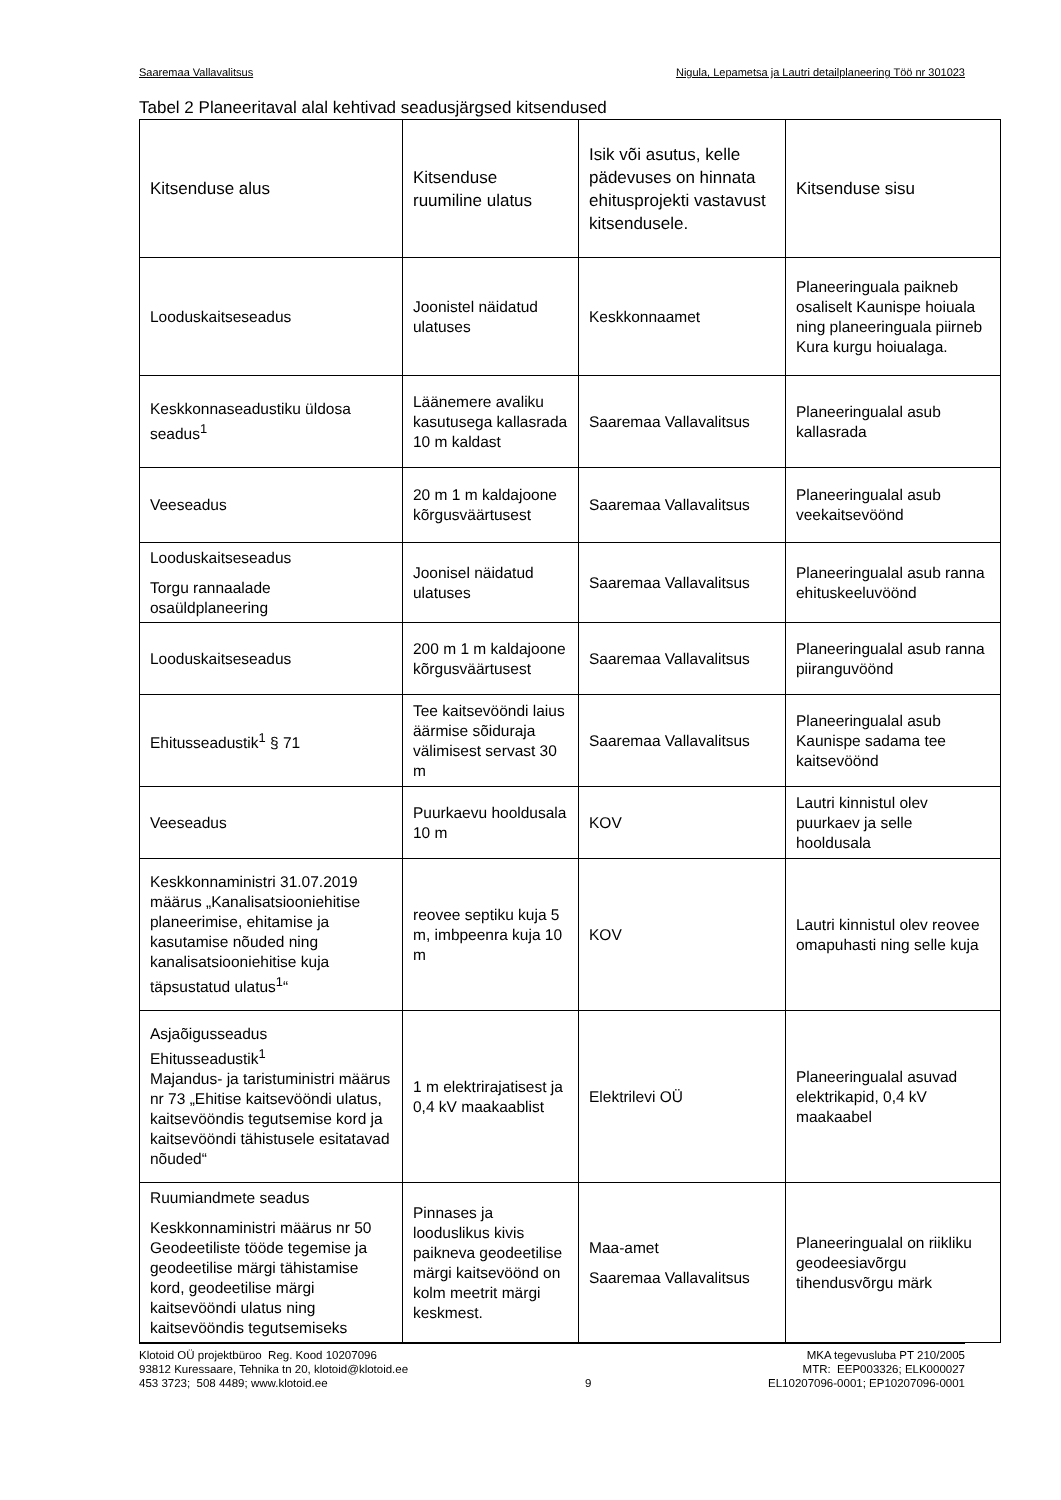Saaremaa Vallavalitsus Nigula, Lepametsa ja Lautri detailplaneering Töö nr 301023
Tabel 2 Planeeritaval alal kehtivad seadusjärgsed kitsendused
| Kitsenduse alus | Kitsenduse ruumiline ulatus | Isik või asutus, kelle pädevuses on hinnata ehitusprojekti vastavust kitsendusele. | Kitsenduse sisu |
| --- | --- | --- | --- |
| Looduskaitseseadus | Joonistel näidatud ulatuses | Keskkonnaamet | Planeeringuala paikneb osaliselt Kaunispe hoiuala ning planeeringuala piirneb Kura kurgu hoiualaga. |
| Keskkonnaseadustiku üldosa seadus<sup>1</sup> | Läänemere avaliku kasutusega kallasrada 10 m kaldast | Saaremaa Vallavalitsus | Planeeringualal asub kallasrada |
| Veeseadus | 20 m 1 m kaldajoone kõrgusväärtusest | Saaremaa Vallavalitsus | Planeeringualal asub veekaitsevöönd |
| Looduskaitseseadus Torgu rannaalade osaüldplaneering | Joonisel näidatud ulatuses | Saaremaa Vallavalitsus | Planeeringualal asub ranna ehituskeeluvöönd |
| Looduskaitseseadus | 200 m 1 m kaldajoone kõrgusväärtusest | Saaremaa Vallavalitsus | Planeeringualal asub ranna piiranguvöönd |
| Ehitusseadustik<sup>1</sup> § 71 | Tee kaitsevööndi laius äärmise sõiduraja välimisest servast 30 m | Saaremaa Vallavalitsus | Planeeringualal asub Kaunispe sadama tee kaitsevöönd |
| Veeseadus | Puurkaevu hooldusala 10 m | KOV | Lautri kinnistul olev puurkaev ja selle hooldusala |
| Keskkonnaministri 31.07.2019 määrus „Kanalisatsiooniehitise planeerimise, ehitamise ja kasutamise nõuded ning kanalisatsiooniehitise kuja täpsustatud ulatus<sup>1</sup>“ | reovee septiku kuja 5 m, imbpeenra kuja 10 m | KOV | Lautri kinnistul olev reovee omapuhasti ning selle kuja |
| Asjaõigusseadus Ehitusseadustik<sup>1</sup> Majandus- ja taristuministri määrus nr 73 „Ehitise kaitsevööndi ulatus, kaitsevööndis tegutsemise kord ja kaitsevööndi tähistusele esitatavad nõuded“ | 1 m elektrirajatisest ja 0,4 kV maakaablist | Elektrilevi OÜ | Planeeringualal asuvad elektrikapid, 0,4 kV maakaabel |
| Ruumiandmete seadus Keskkonnaministri määrus nr 50 Geodeetiliste tööde tegemise ja geodeetilise märgi tähistamise kord, geodeetilise märgi kaitsevööndi ulatus ning kaitsevööndis tegutsemiseks | Pinnases ja looduslikus kivis paikneva geodeetilise märgi kaitsevöönd on kolm meetrit märgi keskmest. | Maa-amet Saaremaa Vallavalitsus | Planeeringualal on riikliku geodeesiavõrgu tihendusvõrgu märk |
Klotoid OÜ projektbüroo Reg. Kood 10207096
93812 Kuressaare, Tehnika tn 20, klotoid@klotoid.ee
453 3723; 508 4489; www.klotoid.ee
9 MKA tegevusluba PT 210/2005
MTR: EEP003326; ELK000027
EL10207096-0001; EP10207096-0001